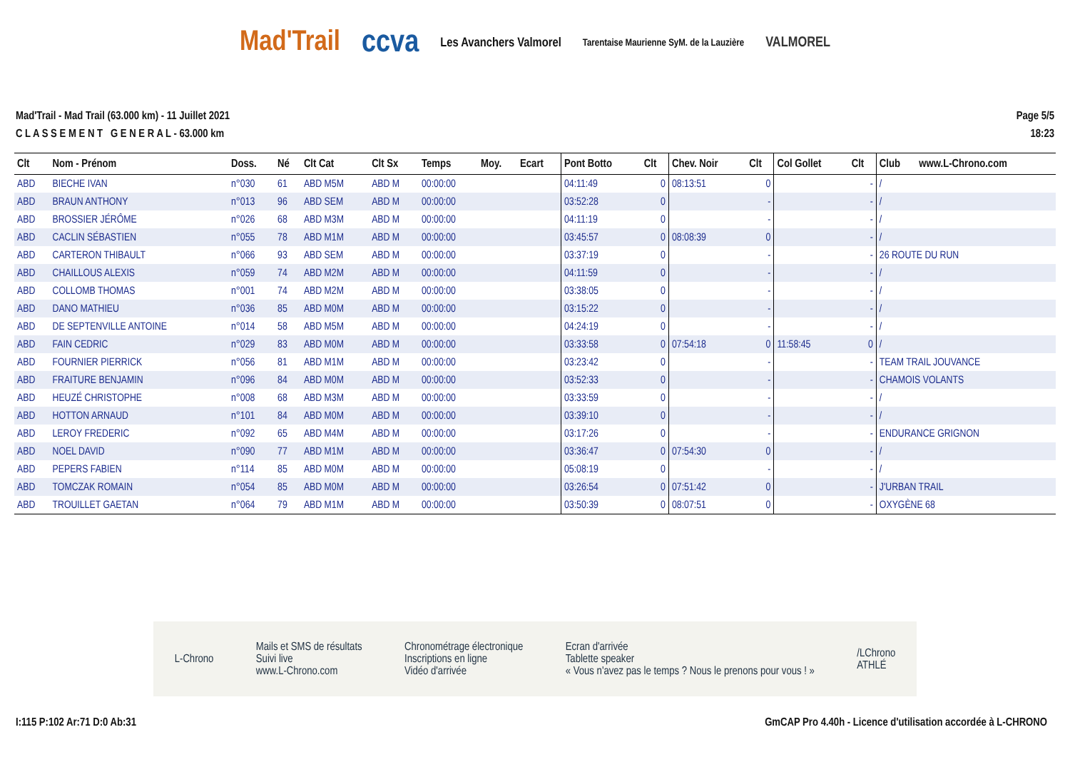Mad'Trail ccva Les Avanchers Valmorel Tarentaise Maurienne SyM. de la Lauzière VALMOREL
Mad'Trail - Mad Trail (63.000 km) - 11 Juillet 2021
C L A S S E M E N T G E N E R A L - 63.000 km
Page 5/5
18:23
| Clt | Nom - Prénom | Doss. | Né | Clt Cat | Clt Sx | Temps | Moy. | Ecart | Pont Botto | Clt | Chev. Noir | Clt | Col Gollet | Clt | Club | www.L-Chrono.com |
| --- | --- | --- | --- | --- | --- | --- | --- | --- | --- | --- | --- | --- | --- | --- | --- | --- |
| ABD | BIECHE IVAN | n°030 | 61 | ABD M5M | ABD M | 00:00:00 | | | 04:11:49 | 0 | 08:13:51 | 0 | | - | / | |
| ABD | BRAUN ANTHONY | n°013 | 96 | ABD SEM | ABD M | 00:00:00 | | | 03:52:28 | 0 | | - | | - | / | |
| ABD | BROSSIER JÉRÔME | n°026 | 68 | ABD M3M | ABD M | 00:00:00 | | | 04:11:19 | 0 | | - | | - | / | |
| ABD | CACLIN SÉBASTIEN | n°055 | 78 | ABD M1M | ABD M | 00:00:00 | | | 03:45:57 | 0 | 08:08:39 | 0 | | - | / | |
| ABD | CARTERON THIBAULT | n°066 | 93 | ABD SEM | ABD M | 00:00:00 | | | 03:37:19 | 0 | | - | | - | 26 ROUTE DU RUN | |
| ABD | CHAILLOUS ALEXIS | n°059 | 74 | ABD M2M | ABD M | 00:00:00 | | | 04:11:59 | 0 | | - | | - | / | |
| ABD | COLLOMB THOMAS | n°001 | 74 | ABD M2M | ABD M | 00:00:00 | | | 03:38:05 | 0 | | - | | - | / | |
| ABD | DANO MATHIEU | n°036 | 85 | ABD M0M | ABD M | 00:00:00 | | | 03:15:22 | 0 | | - | | - | / | |
| ABD | DE SEPTENVILLE ANTOINE | n°014 | 58 | ABD M5M | ABD M | 00:00:00 | | | 04:24:19 | 0 | | - | | - | / | |
| ABD | FAIN CEDRIC | n°029 | 83 | ABD M0M | ABD M | 00:00:00 | | | 03:33:58 | 0 | 07:54:18 | 0 | 11:58:45 | 0 | / | |
| ABD | FOURNIER PIERRICK | n°056 | 81 | ABD M1M | ABD M | 00:00:00 | | | 03:23:42 | 0 | | - | | - | TEAM TRAIL JOUVANCE | |
| ABD | FRAITURE BENJAMIN | n°096 | 84 | ABD M0M | ABD M | 00:00:00 | | | 03:52:33 | 0 | | - | | - | CHAMOIS VOLANTS | |
| ABD | HEUZÉ CHRISTOPHE | n°008 | 68 | ABD M3M | ABD M | 00:00:00 | | | 03:33:59 | 0 | | - | | - | / | |
| ABD | HOTTON ARNAUD | n°101 | 84 | ABD M0M | ABD M | 00:00:00 | | | 03:39:10 | 0 | | - | | - | / | |
| ABD | LEROY FREDERIC | n°092 | 65 | ABD M4M | ABD M | 00:00:00 | | | 03:17:26 | 0 | | - | | - | ENDURANCE GRIGNON | |
| ABD | NOEL DAVID | n°090 | 77 | ABD M1M | ABD M | 00:00:00 | | | 03:36:47 | 0 | 07:54:30 | 0 | | - | / | |
| ABD | PEPERS FABIEN | n°114 | 85 | ABD M0M | ABD M | 00:00:00 | | | 05:08:19 | 0 | | - | | - | / | |
| ABD | TOMCZAK ROMAIN | n°054 | 85 | ABD M0M | ABD M | 00:00:00 | | | 03:26:54 | 0 | 07:51:42 | 0 | | - | J'URBAN TRAIL | |
| ABD | TROUILLET GAETAN | n°064 | 79 | ABD M1M | ABD M | 00:00:00 | | | 03:50:39 | 0 | 08:07:51 | 0 | | - | OXYGÈNE 68 | |
L-Chrono
Mails et SMS de résultats
Suivi live
www.L-Chrono.com
Chronométrage électronique
Inscriptions en ligne
Vidéo d'arrivée
Ecran d'arrivée
Tablette speaker
« Vous n'avez pas le temps ? Nous le prenons pour vous ! »
/LChrono
ATHLÉ
I:115 P:102 Ar:71 D:0 Ab:31 GmCAP Pro 4.40h - Licence d'utilisation accordée à L-CHRONO